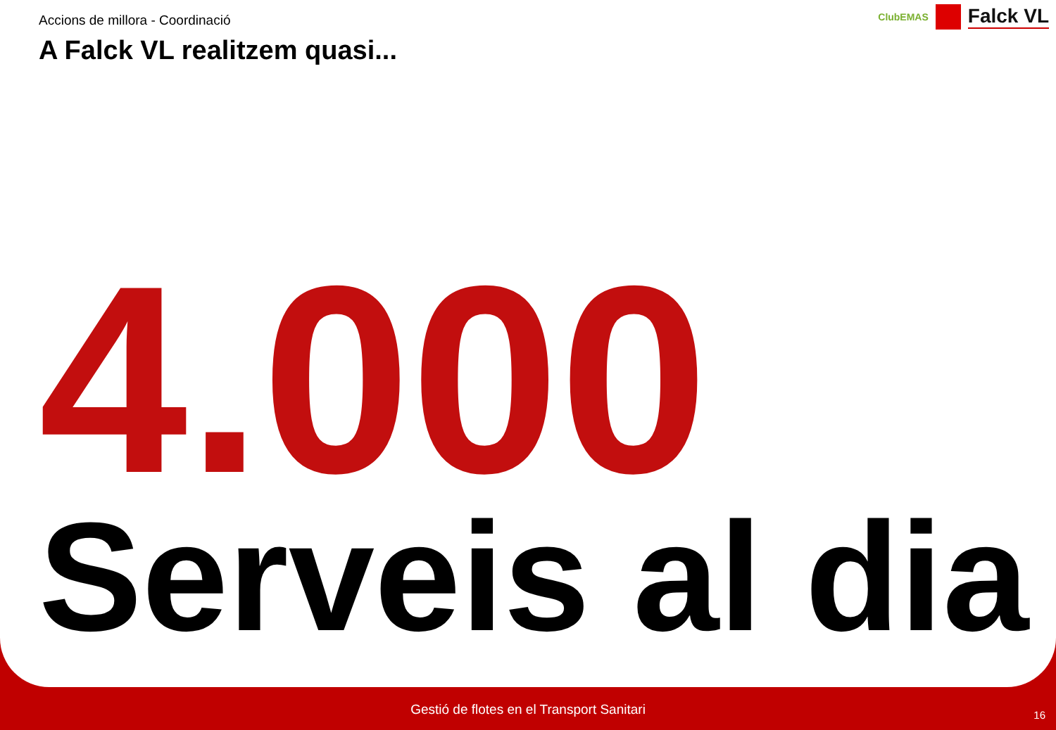Accions de millora - Coordinació
A Falck VL realitzem quasi...
ClubEMAS
Falck VL
4.000
Serveis al dia
Gestió de flotes en el Transport Sanitari 16